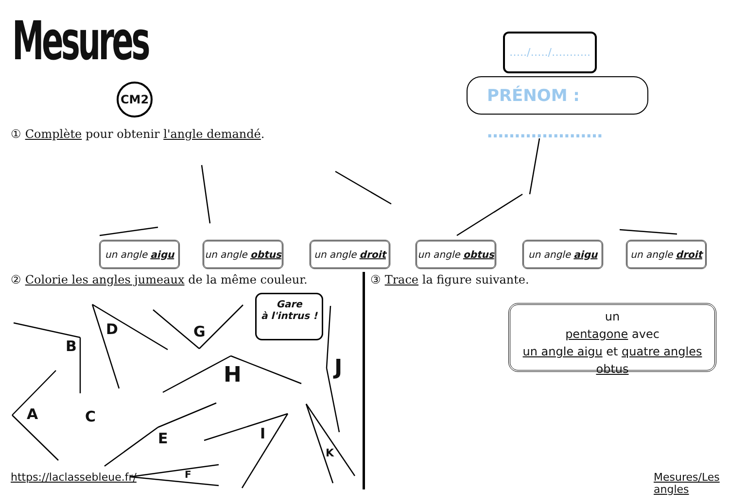Mesures
CM2
…../…../………..
PRÉNOM : …………………
① Complète pour obtenir l'angle demandé.
un angle aigu
un angle obtus
un angle droit
un angle obtus
un angle aigu
un angle droit
② Colorie les angles jumeaux de la même couleur.
③ Trace la figure suivante.
Gare
à l'intrus !
A
B
C
D
E
F
G
H
I
J
K
un
pentagone avec
un angle aigu et quatre angles obtus
https://laclassebleue.fr/ Mesures/Les angles